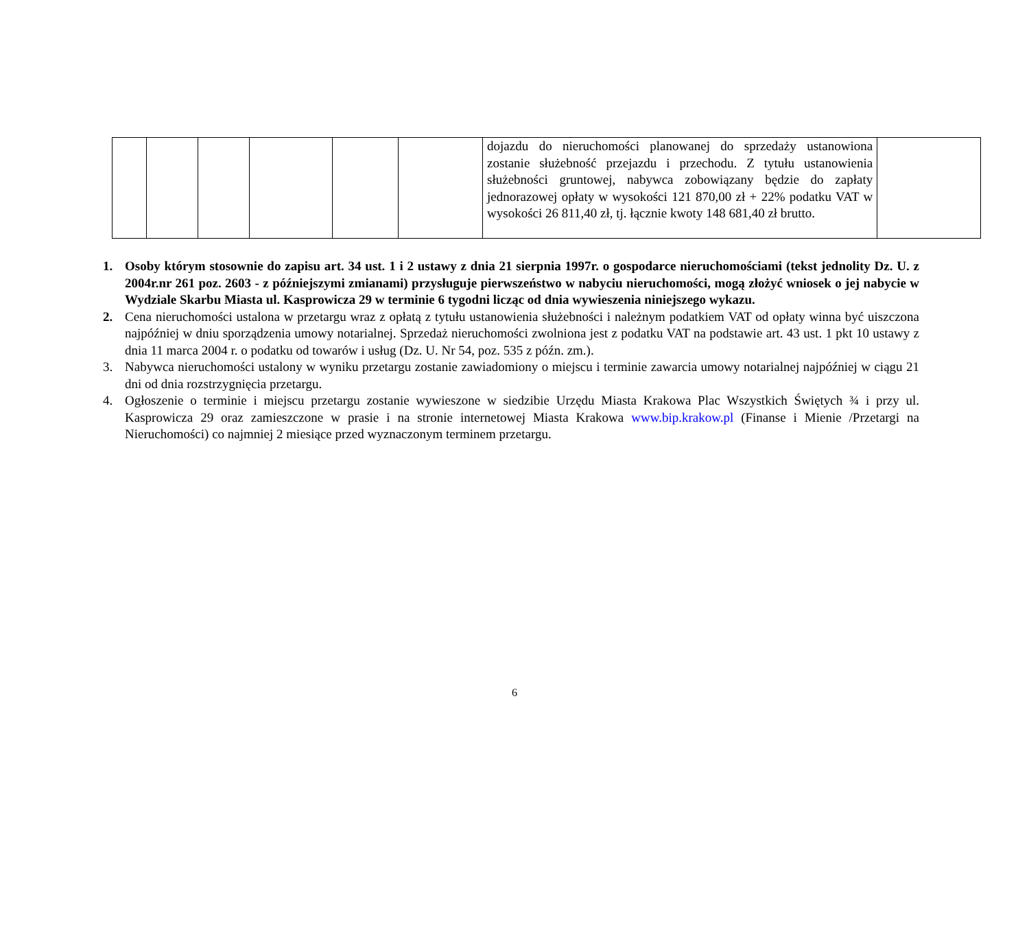| | | | | | | dojazdu do nieruchomości planowanej do sprzedaży ustanowiona zostanie służebność przejazdu i przechodu. Z tytułu ustanowienia służebności gruntowej, nabywca zobowiązany będzie do zapłaty jednorazowej opłaty w wysokości 121 870,00 zł + 22% podatku VAT w wysokości 26 811,40 zł, tj. łącznie kwoty 148 681,40 zł brutto. | |
1. Osoby którym stosownie do zapisu art. 34 ust. 1 i 2 ustawy z dnia 21 sierpnia 1997r. o gospodarce nieruchomościami (tekst jednolity Dz. U. z 2004r.nr 261 poz. 2603 - z późniejszymi zmianami) przysługuje pierwszeństwo w nabyciu nieruchomości, mogą złożyć wniosek o jej nabycie w Wydziale Skarbu Miasta ul. Kasprowicza 29 w terminie 6 tygodni licząc od dnia wywieszenia niniejszego wykazu.
2. Cena nieruchomości ustalona w przetargu wraz z opłatą z tytułu ustanowienia służebności i należnym podatkiem VAT od opłaty winna być uiszczona najpóźniej w dniu sporządzenia umowy notarialnej. Sprzedaż nieruchomości zwolniona jest z podatku VAT na podstawie art. 43 ust. 1 pkt 10 ustawy z dnia 11 marca 2004 r. o podatku od towarów i usług (Dz. U. Nr 54, poz. 535 z późn. zm.).
3. Nabywca nieruchomości ustalony w wyniku przetargu zostanie zawiadomiony o miejscu i terminie zawarcia umowy notarialnej najpóźniej w ciągu 21 dni od dnia rozstrzygnięcia przetargu.
4. Ogłoszenie o terminie i miejscu przetargu zostanie wywieszone w siedzibie Urzędu Miasta Krakowa Plac Wszystkich Świętych ¾ i przy ul. Kasprowicza 29 oraz zamieszczone w prasie i na stronie internetowej Miasta Krakowa www.bip.krakow.pl (Finanse i Mienie /Przetargi na Nieruchomości) co najmniej 2 miesiące przed wyznaczonym terminem przetargu.
6